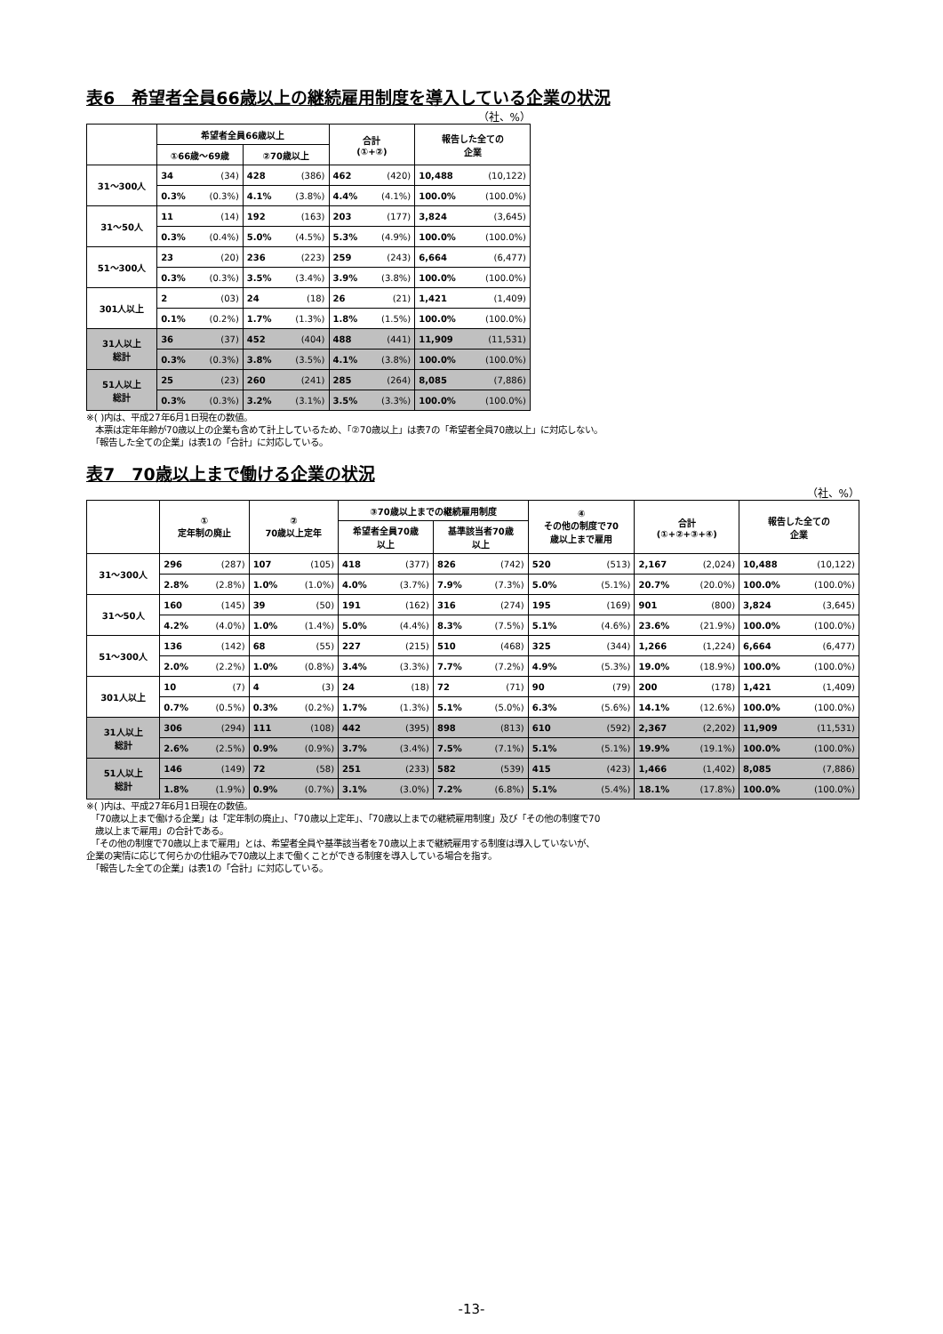表6　希望者全員66歳以上の継続雇用制度を導入している企業の状況
（社、%）
| | 希望者全員66歳以上 | | | | 合計 (①+②) | | 報告した全ての 企業 | |
| --- | --- | --- | --- | --- | --- | --- | --- | --- |
| | ①66歳～69歳 | | ②70歳以上 | | | | | |
| 31～300人 | 34 | (34) | 428 | (386) | 462 | (420) | 10,488 | (10,122) |
| | 0.3% | (0.3%) | 4.1% | (3.8%) | 4.4% | (4.1%) | 100.0% | (100.0%) |
| 31～50人 | 11 | (14) | 192 | (163) | 203 | (177) | 3,824 | (3,645) |
| | 0.3% | (0.4%) | 5.0% | (4.5%) | 5.3% | (4.9%) | 100.0% | (100.0%) |
| 51～300人 | 23 | (20) | 236 | (223) | 259 | (243) | 6,664 | (6,477) |
| | 0.3% | (0.3%) | 3.5% | (3.4%) | 3.9% | (3.8%) | 100.0% | (100.0%) |
| 301人以上 | 2 | (03) | 24 | (18) | 26 | (21) | 1,421 | (1,409) |
| | 0.1% | (0.2%) | 1.7% | (1.3%) | 1.8% | (1.5%) | 100.0% | (100.0%) |
| 31人以上 総計 | 36 | (37) | 452 | (404) | 488 | (441) | 11,909 | (11,531) |
| | 0.3% | (0.3%) | 3.8% | (3.5%) | 4.1% | (3.8%) | 100.0% | (100.0%) |
| 51人以上 総計 | 25 | (23) | 260 | (241) | 285 | (264) | 8,085 | (7,886) |
| | 0.3% | (0.3%) | 3.2% | (3.1%) | 3.5% | (3.3%) | 100.0% | (100.0%) |
※( )内は、平成27年6月1日現在の数値。
　本票は定年年齢が70歳以上の企業も含めて計上しているため、「②70歳以上」は表7の「希望者全員70歳以上」に対応しない。
　「報告した全ての企業」は表1の「合計」に対応している。
表7　70歳以上まで働ける企業の状況
（社、%）
| | ① 定年制の廃止 | | ② 70歳以上定年 | | ③70歳以上までの継続雇用制度 | | | | ④ その他の制度で70 歳以上まで雇用 | | 合計 (①+②+③+④) | | 報告した全ての 企業 | |
| --- | --- | --- | --- | --- | --- | --- | --- | --- | --- | --- | --- | --- | --- | --- |
| | | | | | 希望者全員70歳 以上 | | 基準該当者70歳 以上 | | | | | | | |
| 31～300人 | 296 | (287) | 107 | (105) | 418 | (377) | 826 | (742) | 520 | (513) | 2,167 | (2,024) | 10,488 | (10,122) |
| | 2.8% | (2.8%) | 1.0% | (1.0%) | 4.0% | (3.7%) | 7.9% | (7.3%) | 5.0% | (5.1%) | 20.7% | (20.0%) | 100.0% | (100.0%) |
| 31～50人 | 160 | (145) | 39 | (50) | 191 | (162) | 316 | (274) | 195 | (169) | 901 | (800) | 3,824 | (3,645) |
| | 4.2% | (4.0%) | 1.0% | (1.4%) | 5.0% | (4.4%) | 8.3% | (7.5%) | 5.1% | (4.6%) | 23.6% | (21.9%) | 100.0% | (100.0%) |
| 51～300人 | 136 | (142) | 68 | (55) | 227 | (215) | 510 | (468) | 325 | (344) | 1,266 | (1,224) | 6,664 | (6,477) |
| | 2.0% | (2.2%) | 1.0% | (0.8%) | 3.4% | (3.3%) | 7.7% | (7.2%) | 4.9% | (5.3%) | 19.0% | (18.9%) | 100.0% | (100.0%) |
| 301人以上 | 10 | (7) | 4 | (3) | 24 | (18) | 72 | (71) | 90 | (79) | 200 | (178) | 1,421 | (1,409) |
| | 0.7% | (0.5%) | 0.3% | (0.2%) | 1.7% | (1.3%) | 5.1% | (5.0%) | 6.3% | (5.6%) | 14.1% | (12.6%) | 100.0% | (100.0%) |
| 31人以上 総計 | 306 | (294) | 111 | (108) | 442 | (395) | 898 | (813) | 610 | (592) | 2,367 | (2,202) | 11,909 | (11,531) |
| | 2.6% | (2.5%) | 0.9% | (0.9%) | 3.7% | (3.4%) | 7.5% | (7.1%) | 5.1% | (5.1%) | 19.9% | (19.1%) | 100.0% | (100.0%) |
| 51人以上 総計 | 146 | (149) | 72 | (58) | 251 | (233) | 582 | (539) | 415 | (423) | 1,466 | (1,402) | 8,085 | (7,886) |
| | 1.8% | (1.9%) | 0.9% | (0.7%) | 3.1% | (3.0%) | 7.2% | (6.8%) | 5.1% | (5.4%) | 18.1% | (17.8%) | 100.0% | (100.0%) |
※( )内は、平成27年6月1日現在の数値。
　「70歳以上まで働ける企業」は「定年制の廃止」、「70歳以上定年」、「70歳以上までの継続雇用制度」及び「その他の制度で70
　歳以上まで雇用」の合計である。
　「その他の制度で70歳以上まで雇用」とは、希望者全員や基準該当者を70歳以上まで継続雇用する制度は導入していないが、
企業の実情に応じて何らかの仕組みで70歳以上まで働くことができる制度を導入している場合を指す。
　「報告した全ての企業」は表1の「合計」に対応している。
-13-